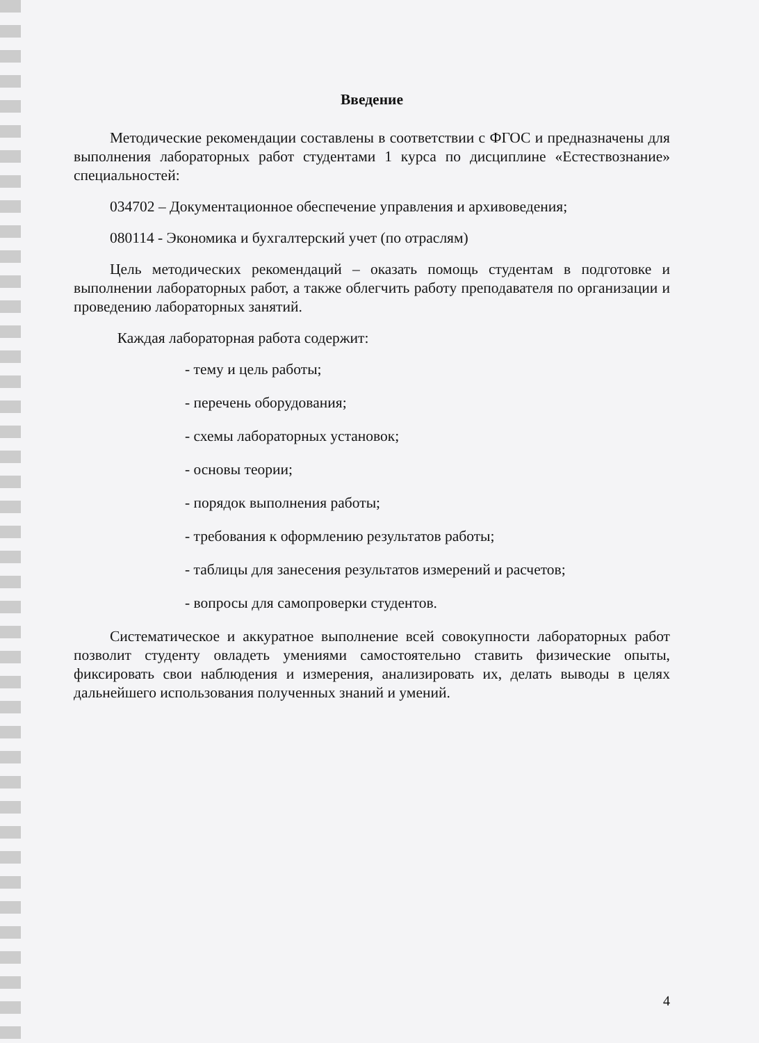Введение
Методические рекомендации составлены в соответствии с ФГОС и предназначены для выполнения лабораторных работ студентами 1 курса по дисциплине «Естествознание» специальностей:
034702 – Документационное обеспечение управления и архивоведения;
080114 - Экономика и бухгалтерский учет (по отраслям)
Цель методических рекомендаций – оказать помощь студентам в подготовке и выполнении лабораторных работ, а также облегчить работу преподавателя по организации и проведению лабораторных занятий.
Каждая лабораторная работа содержит:
- тему и цель работы;
- перечень оборудования;
- схемы лабораторных установок;
- основы теории;
- порядок выполнения работы;
- требования к оформлению результатов работы;
- таблицы для занесения результатов измерений и расчетов;
- вопросы для самопроверки студентов.
Систематическое и аккуратное выполнение всей совокупности лабораторных работ позволит студенту овладеть умениями самостоятельно ставить физические опыты, фиксировать свои наблюдения и измерения, анализировать их, делать выводы в целях дальнейшего использования полученных знаний и умений.
4